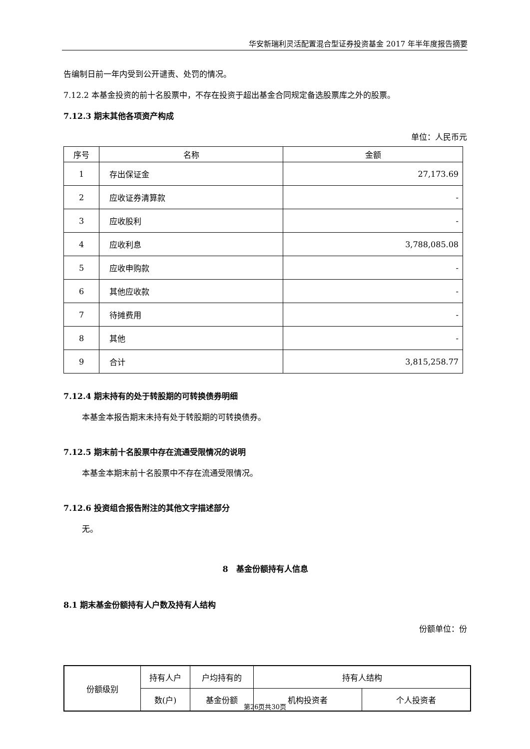华安新瑞利灵活配置混合型证券投资基金 2017 年半年度报告摘要
告编制日前一年内受到公开谴责、处罚的情况。
7.12.2 本基金投资的前十名股票中，不存在投资于超出基金合同规定备选股票库之外的股票。
7.12.3 期末其他各项资产构成
单位：人民币元
| 序号 | 名称 | 金额 |
| --- | --- | --- |
| 1 | 存出保证金 | 27,173.69 |
| 2 | 应收证券清算款 | - |
| 3 | 应收股利 | - |
| 4 | 应收利息 | 3,788,085.08 |
| 5 | 应收申购款 | - |
| 6 | 其他应收款 | - |
| 7 | 待摊费用 | - |
| 8 | 其他 | - |
| 9 | 合计 | 3,815,258.77 |
7.12.4 期末持有的处于转股期的可转换债券明细
本基金本报告期末未持有处于转股期的可转换债券。
7.12.5 期末前十名股票中存在流通受限情况的说明
本基金本期末前十名股票中不存在流通受限情况。
7.12.6 投资组合报告附注的其他文字描述部分
无。
8　基金份额持有人信息
8.1 期末基金份额持有人户数及持有人结构
份额单位：份
| 份额级别 | 持有人户 | 户均持有的 | 持有人结构 | |
| | 数(户) | 基金份额 | 机构投资者 | 个人投资者 |
第26页共30页